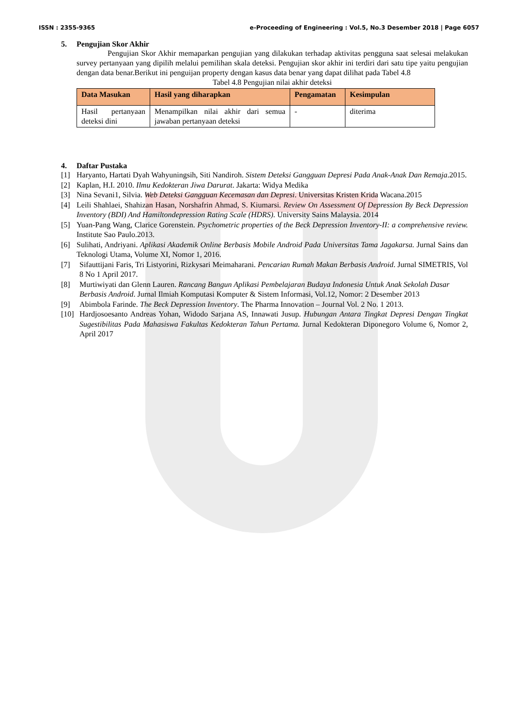ISSN : 2355-9365 e-Proceeding of Engineering : Vol.5, No.3 Desember 2018 | Page 6057
5. Pengujian Skor Akhir
Pengujian Skor Akhir memaparkan pengujian yang dilakukan terhadap aktivitas pengguna saat selesai melakukan survey pertanyaan yang dipilih melalui pemilihan skala deteksi. Pengujian skor akhir ini terdiri dari satu tipe yaitu pengujian dengan data benar.Berikut ini penguijan property dengan kasus data benar yang dapat dilihat pada Tabel 4.8
Tabel 4.8 Pengujian nilai akhir deteksi
| Data Masukan | Hasil yang diharapkan | Pengamatan | Kesimpulan |
| --- | --- | --- | --- |
| Hasil pertanyaan deteksi dini | Menampilkan nilai akhir dari semua jawaban pertanyaan deteksi | - | diterima |
4. Daftar Pustaka
[1] Haryanto, Hartati Dyah Wahyuningsih, Siti Nandiroh. Sistem Deteksi Gangguan Depresi Pada Anak-Anak Dan Remaja.2015.
[2] Kaplan, H.I. 2010. Ilmu Kedokteran Jiwa Darurat. Jakarta: Widya Medika
[3] Nina Sevani1, Silvia. Web Deteksi Gangguan Kecemasan dan Depresi. Universitas Kristen Krida Wacana.2015
[4] Leili Shahlaei, Shahizan Hasan, Norshafrin Ahmad, S. Kiumarsi. Review On Assessment Of Depression By Beck Depression Inventory (BDI) And Hamiltondepression Rating Scale (HDRS). University Sains Malaysia. 2014
[5] Yuan-Pang Wang, Clarice Gorenstein. Psychometric properties of the Beck Depression Inventory-II: a comprehensive review. Institute Sao Paulo.2013.
[6] Sulihati, Andriyani. Aplikasi Akademik Online Berbasis Mobile Android Pada Universitas Tama Jagakarsa. Jurnal Sains dan Teknologi Utama, Volume XI, Nomor 1, 2016.
[7] Sifauttijani Faris, Tri Listyorini, Rizkysari Meimaharani. Pencarian Rumah Makan Berbasis Android. Jurnal SIMETRIS, Vol 8 No 1 April 2017.
[8] Murtiwiyati dan Glenn Lauren. Rancang Bangun Aplikasi Pembelajaran Budaya Indonesia Untuk Anak Sekolah Dasar Berbasis Android. Jurnal Ilmiah Komputasi Komputer & Sistem Informasi, Vol.12, Nomor: 2 Desember 2013
[9] Abimbola Farinde. The Beck Depression Inventory. The Pharma Innovation – Journal Vol. 2 No. 1 2013.
[10] Hardjosoesanto Andreas Yohan, Widodo Sarjana AS, Innawati Jusup. Hubungan Antara Tingkat Depresi Dengan Tingkat Sugestibilitas Pada Mahasiswa Fakultas Kedokteran Tahun Pertama. Jurnal Kedokteran Diponegoro Volume 6, Nomor 2, April 2017